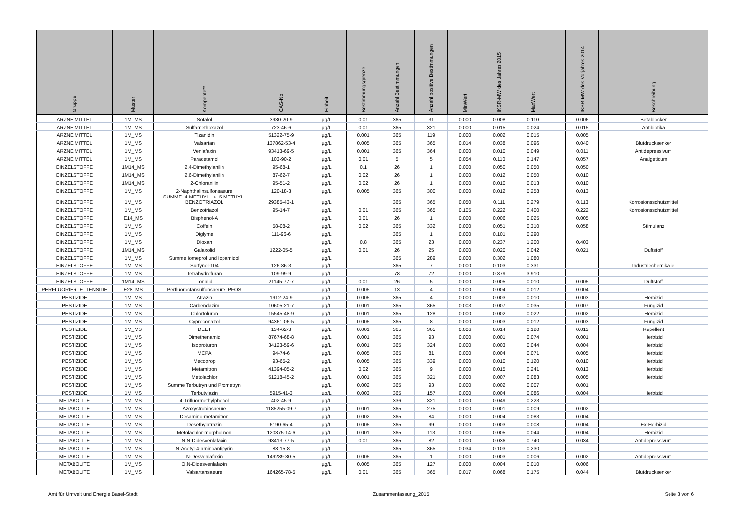| Gruppe | Muster | Kompente** | CAS-No | Einheit | Bestimmungsgrenze | Anzahl Bestimmungen | Anzahl positive Bestimmungen | MinWert | IKSR-MW des Jahres 2015 | MaxWert | | IKSR-MW des Vorjahres 2014 | Beschreibung |
| --- | --- | --- | --- | --- | --- | --- | --- | --- | --- | --- | --- | --- | --- |
| ARZNEIMITTEL | 1M_MS | Sotalol | 3930-20-9 | µg/L | 0.01 | 365 | 31 | 0.000 | 0.008 | 0.110 | | 0.006 | Betablocker |
| ARZNEIMITTEL | 1M_MS | Sulfamethoxazol | 723-46-6 | µg/L | 0.01 | 365 | 321 | 0.000 | 0.015 | 0.024 | | 0.015 | Antibiotika |
| ARZNEIMITTEL | 1M_MS | Tizanidin | 51322-75-9 | µg/L | 0.001 | 365 | 119 | 0.000 | 0.002 | 0.015 | | 0.005 | |
| ARZNEIMITTEL | 1M_MS | Valsartan | 137862-53-4 | µg/L | 0.005 | 365 | 365 | 0.014 | 0.038 | 0.096 | | 0.040 | Blutdrucksenker |
| ARZNEIMITTEL | 1M_MS | Venlafaxin | 93413-69-5 | µg/L | 0.001 | 365 | 364 | 0.000 | 0.010 | 0.049 | | 0.011 | Antidepressivum |
| ARZNEIMITTEL | 1M_MS | Paracetamol | 103-90-2 | µg/L | 0.01 | 5 | 5 | 0.054 | 0.110 | 0.147 | | 0.057 | Analgeticum |
| EINZELSTOFFE | 1M14_MS | 2,4-Dimethylanilin | 95-68-1 | µg/L | 0.1 | 26 | 1 | 0.000 | 0.050 | 0.050 | | 0.050 | |
| EINZELSTOFFE | 1M14_MS | 2,6-Dimethylanilin | 87-62-7 | µg/L | 0.02 | 26 | 1 | 0.000 | 0.012 | 0.050 | | 0.010 | |
| EINZELSTOFFE | 1M14_MS | 2-Chloranilin | 95-51-2 | µg/L | 0.02 | 26 | 1 | 0.000 | 0.010 | 0.013 | | 0.010 | |
| EINZELSTOFFE | 1M_MS | 2-Naphthalinsulfonsaeure | 120-18-3 | µg/L | 0.005 | 365 | 300 | 0.000 | 0.012 | 0.258 | | 0.013 | |
| EINZELSTOFFE | 1M_MS | SUMME_4-METHYL-_u_5-METHYL- BENZOTRIAZOL | 29385-43-1 | µg/L | | 365 | 365 | 0.050 | 0.111 | 0.279 | | 0.113 | Korrosionsschutzmittel |
| EINZELSTOFFE | 1M_MS | Benzotriazol | 95-14-7 | µg/L | 0.01 | 365 | 365 | 0.105 | 0.222 | 0.400 | | 0.222 | Korrosionsschutzmittel |
| EINZELSTOFFE | E14_MS | Bisphenol-A | | µg/L | 0.01 | 26 | 1 | 0.000 | 0.006 | 0.025 | | 0.005 | |
| EINZELSTOFFE | 1M_MS | Coffein | 58-08-2 | µg/L | 0.02 | 365 | 332 | 0.000 | 0.051 | 0.310 | | 0.058 | Stimulanz |
| EINZELSTOFFE | 1M_MS | Diglyme | 111-96-6 | µg/L | | 365 | 1 | 0.000 | 0.101 | 0.290 | | | |
| EINZELSTOFFE | 1M_MS | Dioxan | | µg/L | 0.8 | 365 | 23 | 0.000 | 0.237 | 1.200 | | 0.403 | |
| EINZELSTOFFE | 1M14_MS | Galaxolid | 1222-05-5 | µg/L | 0.01 | 26 | 25 | 0.000 | 0.020 | 0.042 | | 0.021 | Duftstoff |
| EINZELSTOFFE | 1M_MS | Summe Iomeprol und Iopamidol | | µg/L | | 365 | 289 | 0.000 | 0.302 | 1.080 | | | |
| EINZELSTOFFE | 1M_MS | Surfynol-104 | 126-86-3 | µg/L | | 365 | 7 | 0.000 | 0.103 | 0.331 | | | Industriechemikalie |
| EINZELSTOFFE | 1M_MS | Tetrahydrofuran | 109-99-9 | µg/L | | 78 | 72 | 0.000 | 0.879 | 3.910 | | | |
| EINZELSTOFFE | 1M14_MS | Tonalid | 21145-77-7 | µg/L | 0.01 | 26 | 5 | 0.000 | 0.005 | 0.010 | | 0.005 | Duftstoff |
| PERFLUORIERTE_TENSIDE | E28_MS | Perfluoroctansulfonsaeure_PFOS | | µg/L | 0.005 | 13 | 4 | 0.000 | 0.004 | 0.012 | | 0.004 | |
| PESTIZIDE | 1M_MS | Atrazin | 1912-24-9 | µg/L | 0.005 | 365 | 4 | 0.000 | 0.003 | 0.010 | | 0.003 | Herbizid |
| PESTIZIDE | 1M_MS | Carbendazim | 10605-21-7 | µg/L | 0.001 | 365 | 365 | 0.003 | 0.007 | 0.035 | | 0.007 | Fungizid |
| PESTIZIDE | 1M_MS | Chlortoluron | 15545-48-9 | µg/L | 0.001 | 365 | 128 | 0.000 | 0.002 | 0.022 | | 0.002 | Herbizid |
| PESTIZIDE | 1M_MS | Cyproconazol | 94361-06-5 | µg/L | 0.005 | 365 | 8 | 0.000 | 0.003 | 0.012 | | 0.003 | Fungizid |
| PESTIZIDE | 1M_MS | DEET | 134-62-3 | µg/L | 0.001 | 365 | 365 | 0.006 | 0.014 | 0.120 | | 0.013 | Repellent |
| PESTIZIDE | 1M_MS | Dimethenamid | 87674-68-8 | µg/L | 0.001 | 365 | 93 | 0.000 | 0.001 | 0.074 | | 0.001 | Herbizid |
| PESTIZIDE | 1M_MS | Isoproturon | 34123-59-6 | µg/L | 0.001 | 365 | 324 | 0.000 | 0.003 | 0.044 | | 0.004 | Herbizid |
| PESTIZIDE | 1M_MS | MCPA | 94-74-6 | µg/L | 0.005 | 365 | 81 | 0.000 | 0.004 | 0.071 | | 0.005 | Herbizid |
| PESTIZIDE | 1M_MS | Mecoprop | 93-65-2 | µg/L | 0.005 | 365 | 339 | 0.000 | 0.010 | 0.120 | | 0.010 | Herbizid |
| PESTIZIDE | 1M_MS | Metamitron | 41394-05-2 | µg/L | 0.02 | 365 | 9 | 0.000 | 0.015 | 0.241 | | 0.013 | Herbizid |
| PESTIZIDE | 1M_MS | Metolachlor | 51218-45-2 | µg/L | 0.001 | 365 | 321 | 0.000 | 0.007 | 0.083 | | 0.005 | Herbizid |
| PESTIZIDE | 1M_MS | Summe Terbutryn und Prometryn | | µg/L | 0.002 | 365 | 93 | 0.000 | 0.002 | 0.007 | | 0.001 | |
| PESTIZIDE | 1M_MS | Terbutylazin | 5915-41-3 | µg/L | 0.003 | 365 | 157 | 0.000 | 0.004 | 0.086 | | 0.004 | Herbizid |
| METABOLITE | 1M_MS | 4-Trifluormethylphenol | 402-45-9 | µg/L | | 336 | 321 | 0.000 | 0.049 | 0.223 | | | |
| METABOLITE | 1M_MS | Azoxystrobinsaeure | 1185255-09-7 | µg/L | 0.001 | 365 | 275 | 0.000 | 0.001 | 0.009 | | 0.002 | |
| METABOLITE | 1M_MS | Desamino-metamitron | | µg/L | 0.002 | 365 | 84 | 0.000 | 0.004 | 0.083 | | 0.004 | |
| METABOLITE | 1M_MS | Desethylatrazin | 6190-65-4 | µg/L | 0.005 | 365 | 99 | 0.000 | 0.003 | 0.008 | | 0.004 | Ex-Herbizid |
| METABOLITE | 1M_MS | Metolachlor-morpholinon | 120375-14-6 | µg/L | 0.001 | 365 | 113 | 0.000 | 0.005 | 0.044 | | 0.004 | Herbizid |
| METABOLITE | 1M_MS | N,N-Didesvenlafaxin | 93413-77-5 | µg/L | 0.01 | 365 | 82 | 0.000 | 0.036 | 0.740 | | 0.034 | Antidepressivum |
| METABOLITE | 1M_MS | N-Acetyl-4-aminoantipyrin | 83-15-8 | µg/L | | 365 | 365 | 0.034 | 0.103 | 0.230 | | | |
| METABOLITE | 1M_MS | N-Desvenlafaxin | 149289-30-5 | µg/L | 0.005 | 365 | 1 | 0.000 | 0.003 | 0.006 | | 0.002 | Antidepressivum |
| METABOLITE | 1M_MS | O,N-Didesvenlafaxin | | µg/L | 0.005 | 365 | 127 | 0.000 | 0.004 | 0.010 | | 0.006 | |
| METABOLITE | 1M_MS | Valsartansaeure | 164265-78-5 | µg/L | 0.01 | 365 | 365 | 0.017 | 0.068 | 0.175 | | 0.044 | Blutdrucksenker |
Amt für Umwelt und Energie Basel-Stadt Zusammenfassung_2015 Seite 3 von 6